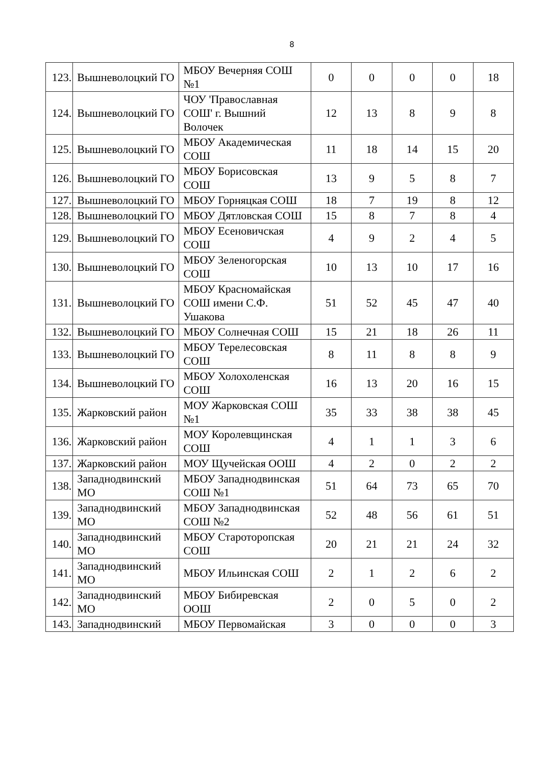8
| 123. | Вышневолоцкий ГО | МБОУ Вечерняя СОШ №1 | 0 | 0 | 0 | 0 | 18 |
| 124. | Вышневолоцкий ГО | ЧОУ 'Православная СОШ' г. Вышний Волочек | 12 | 13 | 8 | 9 | 8 |
| 125. | Вышневолоцкий ГО | МБОУ Академическая СОШ | 11 | 18 | 14 | 15 | 20 |
| 126. | Вышневолоцкий ГО | МБОУ Борисовская СОШ | 13 | 9 | 5 | 8 | 7 |
| 127. | Вышневолоцкий ГО | МБОУ Горняцкая СОШ | 18 | 7 | 19 | 8 | 12 |
| 128. | Вышневолоцкий ГО | МБОУ Дятловская СОШ | 15 | 8 | 7 | 8 | 4 |
| 129. | Вышневолоцкий ГО | МБОУ Есеновичская СОШ | 4 | 9 | 2 | 4 | 5 |
| 130. | Вышневолоцкий ГО | МБОУ Зеленогорская СОШ | 10 | 13 | 10 | 17 | 16 |
| 131. | Вышневолоцкий ГО | МБОУ Красномайская СОШ имени С.Ф. Ушакова | 51 | 52 | 45 | 47 | 40 |
| 132. | Вышневолоцкий ГО | МБОУ Солнечная СОШ | 15 | 21 | 18 | 26 | 11 |
| 133. | Вышневолоцкий ГО | МБОУ Терелесовская СОШ | 8 | 11 | 8 | 8 | 9 |
| 134. | Вышневолоцкий ГО | МБОУ Холохоленская СОШ | 16 | 13 | 20 | 16 | 15 |
| 135. | Жарковский район | МОУ Жарковская СОШ №1 | 35 | 33 | 38 | 38 | 45 |
| 136. | Жарковский район | МОУ Королевщинская СОШ | 4 | 1 | 1 | 3 | 6 |
| 137. | Жарковский район | МОУ Щучейская ООШ | 4 | 2 | 0 | 2 | 2 |
| 138. | Западнодвинский МО | МБОУ Западнодвинская СОШ №1 | 51 | 64 | 73 | 65 | 70 |
| 139. | Западнодвинский МО | МБОУ Западнодвинская СОШ №2 | 52 | 48 | 56 | 61 | 51 |
| 140. | Западнодвинский МО | МБОУ Старотoропская СОШ | 20 | 21 | 21 | 24 | 32 |
| 141. | Западнодвинский МО | МБОУ Ильинская СОШ | 2 | 1 | 2 | 6 | 2 |
| 142. | Западнодвинский МО | МБОУ Бибиревская ООШ | 2 | 0 | 5 | 0 | 2 |
| 143. | Западнодвинский | МБОУ Первомайская | 3 | 0 | 0 | 0 | 3 |